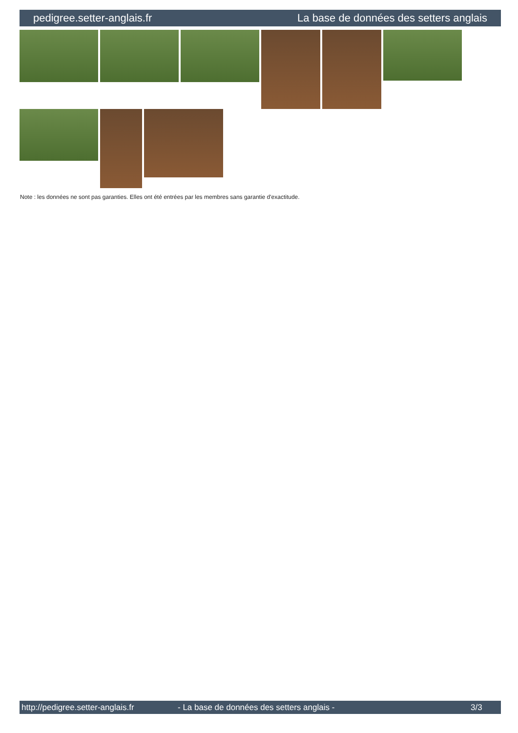pedigree.setter-anglais.fr La base de données des setters anglais
Note : les données ne sont pas garanties. Elles ont été entrées par les membres sans garantie d'exactitude.
http://pedigree.setter-anglais.fr - La base de données des setters anglais - 3/3